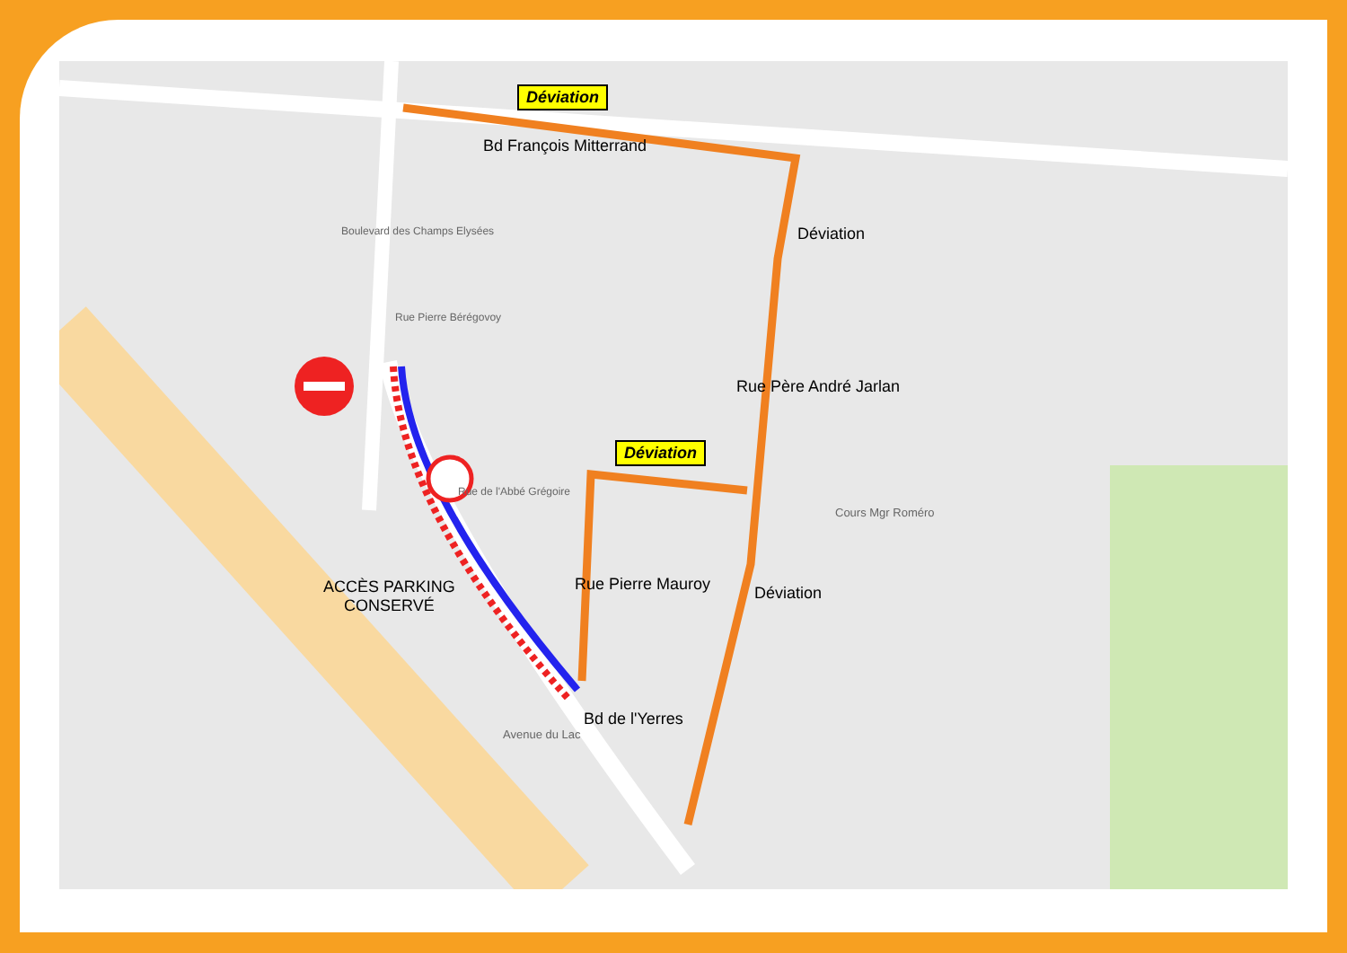Déviation
Bd François Mitterrand
Déviation
Déviation
Rue Père André Jarlan
Cours Mgr Roméro
Rue Pierre Mauroy Déviation
ACCÈS PARKING
CONSERVÉ
Bd de l'Yerres
Avenue du Lac
Rue Pierre Bérégovoy
Rue de l'Abbé Grégoire
Boulevard des Champs Elysées